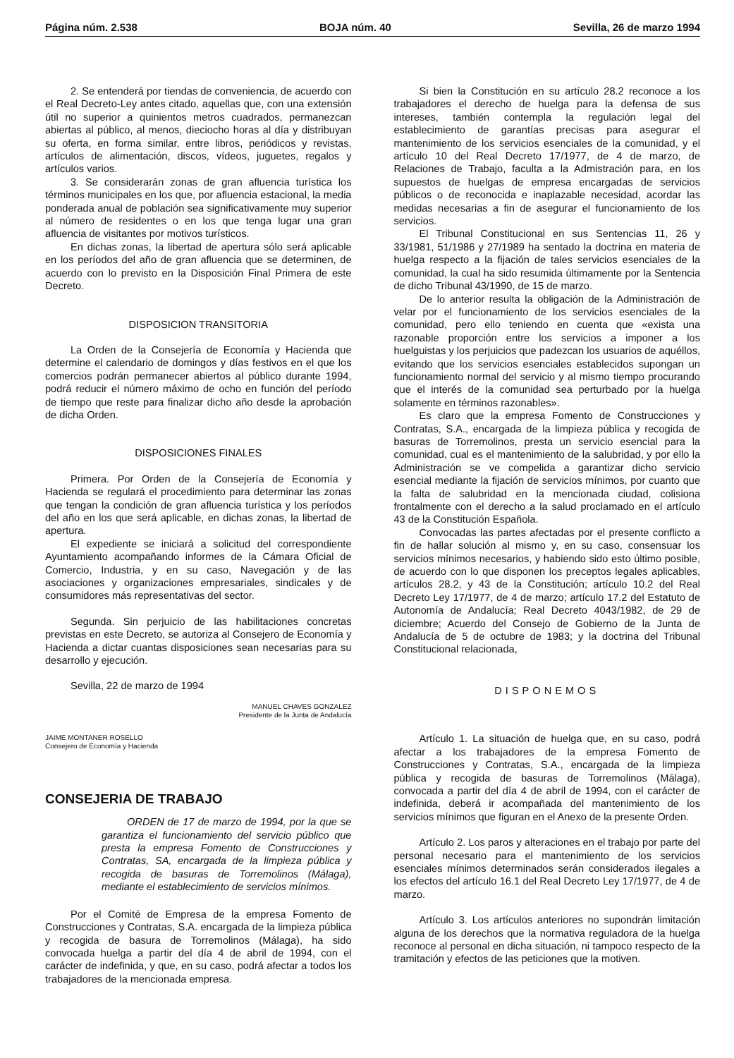Página núm. 2.538 BOJA núm. 40 Sevilla, 26 de marzo 1994
2. Se entenderá por tiendas de conveniencia, de acuerdo con el Real Decreto-Ley antes citado, aquellas que, con una extensión útil no superior a quinientos metros cuadrados, permanezcan abiertas al público, al menos, dieciocho horas al día y distribuyan su oferta, en forma similar, entre libros, periódicos y revistas, artículos de alimentación, discos, vídeos, juguetes, regalos y artículos varios.
3. Se considerarán zonas de gran afluencia turística los términos municipales en los que, por afluencia estacional, la media ponderada anual de población sea significativamente muy superior al número de residentes o en los que tenga lugar una gran afluencia de visitantes por motivos turísticos.
En dichas zonas, la libertad de apertura sólo será aplicable en los períodos del año de gran afluencia que se determinen, de acuerdo con lo previsto en la Disposición Final Primera de este Decreto.
DISPOSICION TRANSITORIA
La Orden de la Consejería de Economía y Hacienda que determine el calendario de domingos y días festivos en el que los comercios podrán permanecer abiertos al público durante 1994, podrá reducir el número máximo de ocho en función del período de tiempo que reste para finalizar dicho año desde la aprobación de dicha Orden.
DISPOSICIONES FINALES
Primera. Por Orden de la Consejería de Economía y Hacienda se regulará el procedimiento para determinar las zonas que tengan la condición de gran afluencia turística y los períodos del año en los que será aplicable, en dichas zonas, la libertad de apertura.
El expediente se iniciará a solicitud del correspondiente Ayuntamiento acompañando informes de la Cámara Oficial de Comercio, Industria, y en su caso, Navegación y de las asociaciones y organizaciones empresariales, sindicales y de consumidores más representativas del sector.
Segunda. Sin perjuicio de las habilitaciones concretas previstas en este Decreto, se autoriza al Consejero de Economía y Hacienda a dictar cuantas disposiciones sean necesarias para su desarrollo y ejecución.
Sevilla, 22 de marzo de 1994
MANUEL CHAVES GONZALEZ
Presidente de la Junta de Andalucía
JAIME MONTANER ROSELLO
Consejero de Economía y Hacienda
CONSEJERIA DE TRABAJO
ORDEN de 17 de marzo de 1994, por la que se garantiza el funcionamiento del servicio público que presta la empresa Fomento de Construcciones y Contratas, SA, encargada de la limpieza pública y recogida de basuras de Torremolinos (Málaga), mediante el establecimiento de servicios mínimos.
Por el Comité de Empresa de la empresa Fomento de Construcciones y Contratas, S.A. encargada de la limpieza pública y recogida de basura de Torremolinos (Málaga), ha sido convocada huelga a partir del día 4 de abril de 1994, con el carácter de indefinida, y que, en su caso, podrá afectar a todos los trabajadores de la mencionada empresa.
Si bien la Constitución en su artículo 28.2 reconoce a los trabajadores el derecho de huelga para la defensa de sus intereses, también contempla la regulación legal del establecimiento de garantías precisas para asegurar el mantenimiento de los servicios esenciales de la comunidad, y el artículo 10 del Real Decreto 17/1977, de 4 de marzo, de Relaciones de Trabajo, faculta a la Admistración para, en los supuestos de huelgas de empresa encargadas de servicios públicos o de reconocida e inaplazable necesidad, acordar las medidas necesarias a fin de asegurar el funcionamiento de los servicios.
El Tribunal Constitucional en sus Sentencias 11, 26 y 33/1981, 51/1986 y 27/1989 ha sentado la doctrina en materia de huelga respecto a la fijación de tales servicios esenciales de la comunidad, la cual ha sido resumida últimamente por la Sentencia de dicho Tribunal 43/1990, de 15 de marzo.
De lo anterior resulta la obligación de la Administración de velar por el funcionamiento de los servicios esenciales de la comunidad, pero ello teniendo en cuenta que «exista una razonable proporción entre los servicios a imponer a los huelguistas y los perjuicios que padezcan los usuarios de aquéllos, evitando que los servicios esenciales establecidos supongan un funcionamiento normal del servicio y al mismo tiempo procurando que el interés de la comunidad sea perturbado por la huelga solamente en términos razonables».
Es claro que la empresa Fomento de Construcciones y Contratas, S.A., encargada de la limpieza pública y recogida de basuras de Torremolinos, presta un servicio esencial para la comunidad, cual es el mantenimiento de la salubridad, y por ello la Administración se ve compelida a garantizar dicho servicio esencial mediante la fijación de servicios mínimos, por cuanto que la falta de salubridad en la mencionada ciudad, colisiona frontalmente con el derecho a la salud proclamado en el artículo 43 de la Constitución Española.
Convocadas las partes afectadas por el presente conflicto a fin de hallar solución al mismo y, en su caso, consensuar los servicios mínimos necesarios, y habiendo sido esto último posible, de acuerdo con lo que disponen los preceptos legales aplicables, artículos 28.2, y 43 de la Constitución; artículo 10.2 del Real Decreto Ley 17/1977, de 4 de marzo; artículo 17.2 del Estatuto de Autonomía de Andalucía; Real Decreto 4043/1982, de 29 de diciembre; Acuerdo del Consejo de Gobierno de la Junta de Andalucía de 5 de octubre de 1983; y la doctrina del Tribunal Constitucional relacionada,
DISPONEMOS
Artículo 1. La situación de huelga que, en su caso, podrá afectar a los trabajadores de la empresa Fomento de Construcciones y Contratas, S.A., encargada de la limpieza pública y recogida de basuras de Torremolinos (Málaga), convocada a partir del día 4 de abril de 1994, con el carácter de indefinida, deberá ir acompañada del mantenimiento de los servicios mínimos que figuran en el Anexo de la presente Orden.
Artículo 2. Los paros y alteraciones en el trabajo por parte del personal necesario para el mantenimiento de los servicios esenciales mínimos determinados serán considerados ilegales a los efectos del artículo 16.1 del Real Decreto Ley 17/1977, de 4 de marzo.
Artículo 3. Los artículos anteriores no supondrán limitación alguna de los derechos que la normativa reguladora de la huelga reconoce al personal en dicha situación, ni tampoco respecto de la tramitación y efectos de las peticiones que la motiven.